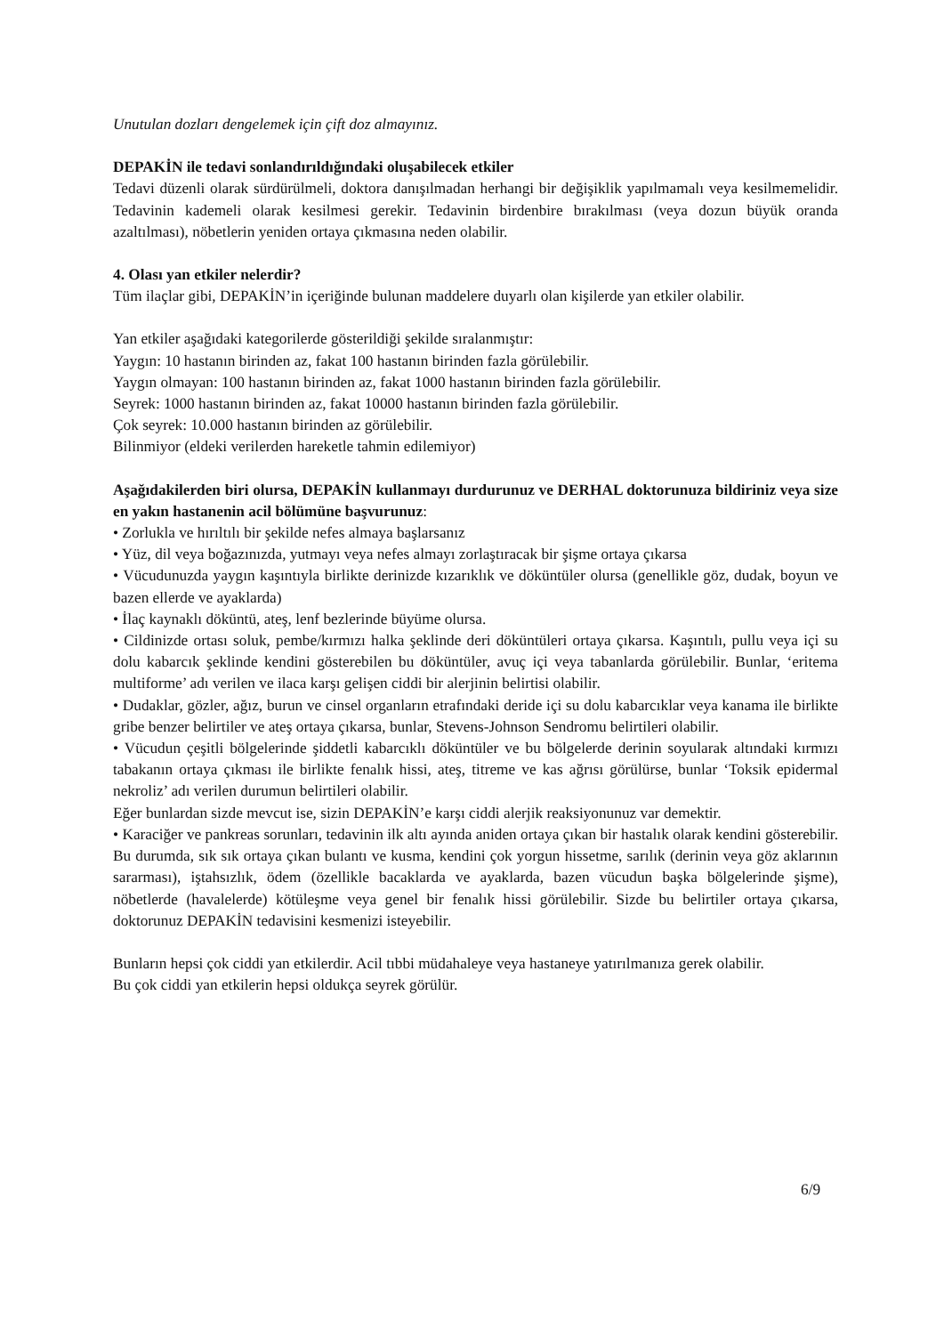Unutulan dozları dengelemek için çift doz almayınız.
DEPAKİN ile tedavi sonlandırıldığındaki oluşabilecek etkiler
Tedavi düzenli olarak sürdürülmeli, doktora danışılmadan herhangi bir değişiklik yapılmamalı veya kesilmemelidir. Tedavinin kademeli olarak kesilmesi gerekir. Tedavinin birdenbire bırakılması (veya dozun büyük oranda azaltılması), nöbetlerin yeniden ortaya çıkmasına neden olabilir.
4. Olası yan etkiler nelerdir?
Tüm ilaçlar gibi, DEPAKİN’in içeriğinde bulunan maddelere duyarlı olan kişilerde yan etkiler olabilir.
Yan etkiler aşağıdaki kategorilerde gösterildiği şekilde sıralanmıştır:
Yaygın: 10 hastanın birinden az, fakat 100 hastanın birinden fazla görülebilir.
Yaygın olmayan: 100 hastanın birinden az, fakat 1000 hastanın birinden fazla görülebilir.
Seyrek: 1000 hastanın birinden az, fakat 10000 hastanın birinden fazla görülebilir.
Çok seyrek: 10.000 hastanın birinden az görülebilir.
Bilinmiyor (eldeki verilerden hareketle tahmin edilemiyor)
Aşağıdakilerden biri olursa, DEPAKİN kullanmayı durdurunuz ve DERHAL doktorunuza bildiriniz veya size en yakın hastanenin acil bölümüne başvurunuz:
• Zorlukla ve hırıltılı bir şekilde nefes almaya başlarsanız
• Yüz, dil veya boğazınızda, yutmayı veya nefes almayı zorlaştıracak bir şişme ortaya çıkarsa
• Vücudunuzda yaygın kaşıntıyla birlikte derinizde kızarıklık ve döküntüler olursa (genellikle göz, dudak, boyun ve bazen ellerde ve ayaklarda)
• İlaç kaynaklı döküntü, ateş, lenf bezlerinde büyüme olursa.
• Cildinizde ortası soluk, pembe/kırmızı halka şeklinde deri döküntüleri ortaya çıkarsa. Kaşıntılı, pullu veya içi su dolu kabarcık şeklinde kendini gösterebilen bu döküntüler, avuç içi veya tabanlarda görülebilir. Bunlar, ‘eritema multiforme’ adı verilen ve ilaca karşı gelişen ciddi bir alerjinin belirtisi olabilir.
• Dudaklar, gözler, ağız, burun ve cinsel organların etrafındaki deride içi su dolu kabarcıklar veya kanama ile birlikte gribe benzer belirtiler ve ateş ortaya çıkarsa, bunlar, Stevens-Johnson Sendromu belirtileri olabilir.
• Vücudun çeşitli bölgelerinde şiddetli kabarcıklı döküntüler ve bu bölgelerde derinin soyularak altındaki kırmızı tabakanın ortaya çıkması ile birlikte fenalık hissi, ateş, titreme ve kas ağrısı görülürse, bunlar ‘Toksik epidermal nekroliz’ adı verilen durumun belirtileri olabilir.
Eğer bunlardan sizde mevcut ise, sizin DEPAKİN’e karşı ciddi alerjik reaksiyonunuz var demektir.
• Karaciğer ve pankreas sorunları, tedavinin ilk altı ayında aniden ortaya çıkan bir hastalık olarak kendini gösterebilir. Bu durumda, sık sık ortaya çıkan bulantı ve kusma, kendini çok yorgun hissetme, sarılık (derinin veya göz aklarının sararması), iştahsızlık, ödem (özellikle bacaklarda ve ayaklarda, bazen vücudun başka bölgelerinde şişme), nöbetlerde (havalelerde) kötüleşme veya genel bir fenalık hissi görülebilir. Sizde bu belirtiler ortaya çıkarsa, doktorunuz DEPAKİN tedavisini kesmenizi isteyebilir.
Bunların hepsi çok ciddi yan etkilerdir. Acil tıbbi müdahaleye veya hastaneye yatırılmanıza gerek olabilir.
Bu çok ciddi yan etkilerin hepsi oldukça seyrek görülür.
6/9